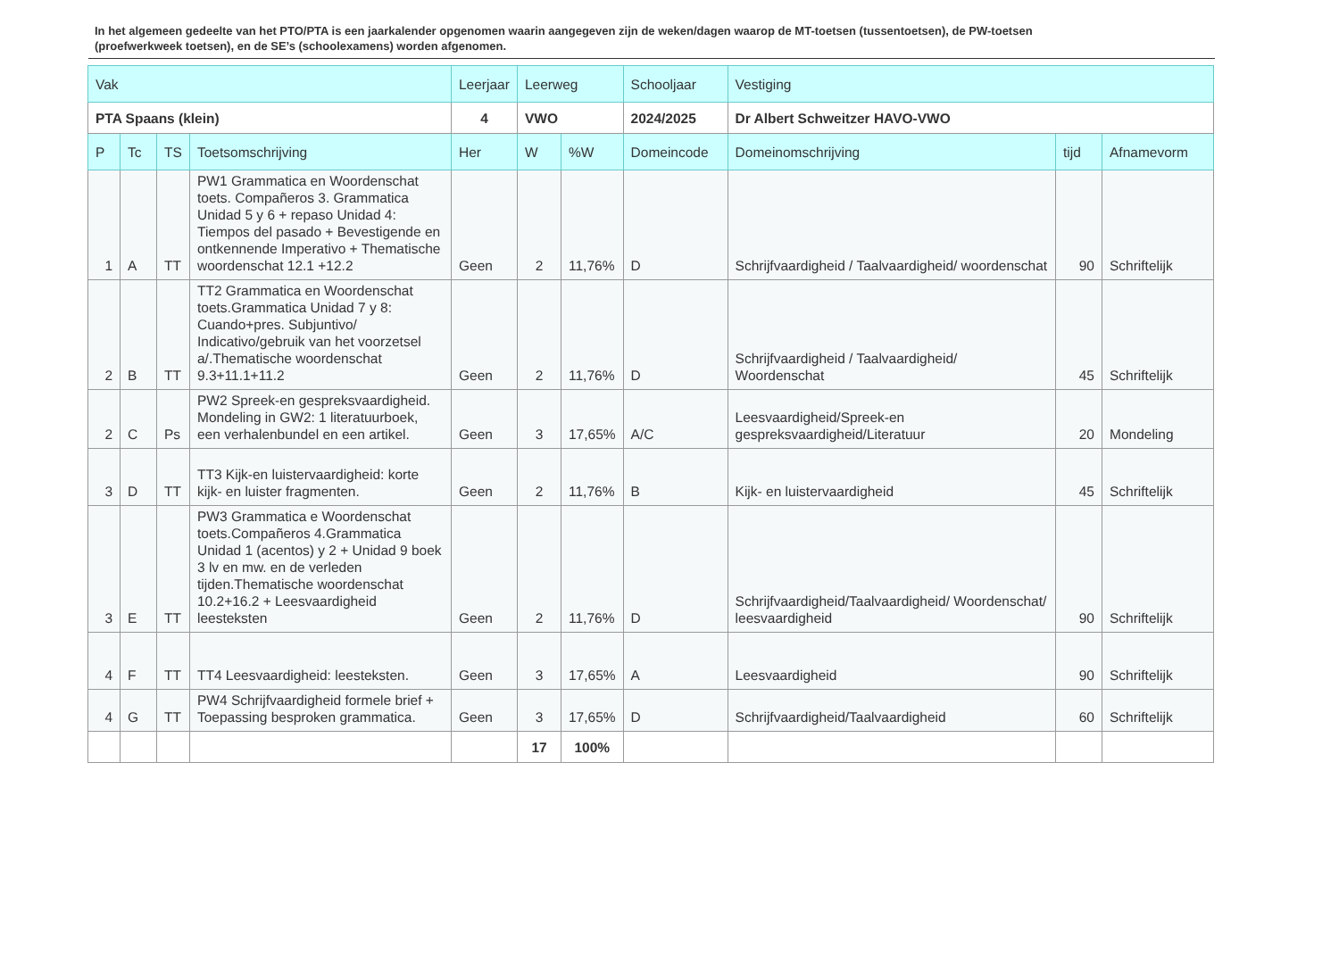In het algemeen gedeelte van het PTO/PTA is een jaarkalender opgenomen waarin aangegeven zijn de weken/dagen waarop de MT-toetsen (tussentoetsen), de PW-toetsen (proefwerkweek toetsen), en de SE’s (schoolexamens) worden afgenomen.
| Vak | | | | Leerjaar | Leerweg | | Schooljaar | Vestiging | | |
| --- | --- | --- | --- | --- | --- | --- | --- | --- | --- | --- |
| PTA Spaans (klein) | | | | 4 | VWO | | 2024/2025 | Dr Albert Schweitzer HAVO-VWO | | |
| P | Tc | TS | Toetsomschrijving | Her | W | %W | Domeincode | Domeinomschrijving | tijd | Afnamevorm |
| 1 | A | TT | PW1 Grammatica en Woordenschat toets. Compañeros 3. Grammatica Unidad 5 y 6 + repaso Unidad 4: Tiempos del pasado + Bevestigende en ontkennende Imperativo + Thematische woordenschat 12.1 +12.2 | Geen | 2 | 11,76% | D | Schrijfvaardigheid / Taalvaardigheid/ woordenschat | 90 | Schriftelijk |
| 2 | B | TT | TT2 Grammatica en Woordenschat toets.Grammatica Unidad 7 y 8: Cuando+pres. Subjuntivo/ Indicativo/gebruik van het voorzetsel a/.Thematische woordenschat 9.3+11.1+11.2 | Geen | 2 | 11,76% | D | Schrijfvaardigheid / Taalvaardigheid/ Woordenschat | 45 | Schriftelijk |
| 2 | C | Ps | PW2 Spreek-en gespreksvaardigheid. Mondeling in GW2: 1 literatuurboek, een verhalenbundel en een artikel. | Geen | 3 | 17,65% | A/C | Leesvaardigheid/Spreek-en gespreksvaardigheid/Literatuur | 20 | Mondeling |
| 3 | D | TT | TT3 Kijk-en luistervaardigheid: korte kijk- en luister fragmenten. | Geen | 2 | 11,76% | B | Kijk- en luistervaardigheid | 45 | Schriftelijk |
| 3 | E | TT | PW3 Grammatica e Woordenschat toets.Compañeros 4.Grammatica Unidad 1 (acentos) y 2 + Unidad 9 boek 3 lv en mw. en de verleden tijden.Thematische woordenschat 10.2+16.2 + Leesvaardigheid leesteksten | Geen | 2 | 11,76% | D | Schrijfvaardigheid/Taalvaardigheid/ Woordenschat/ leesvaardigheid | 90 | Schriftelijk |
| 4 | F | TT | TT4 Leesvaardigheid: leesteksten. | Geen | 3 | 17,65% | A | Leesvaardigheid | 90 | Schriftelijk |
| 4 | G | TT | PW4 Schrijfvaardigheid formele brief + Toepassing besproken grammatica. | Geen | 3 | 17,65% | D | Schrijfvaardigheid/Taalvaardigheid | 60 | Schriftelijk |
| | | | | | 17 | 100% | | | | |